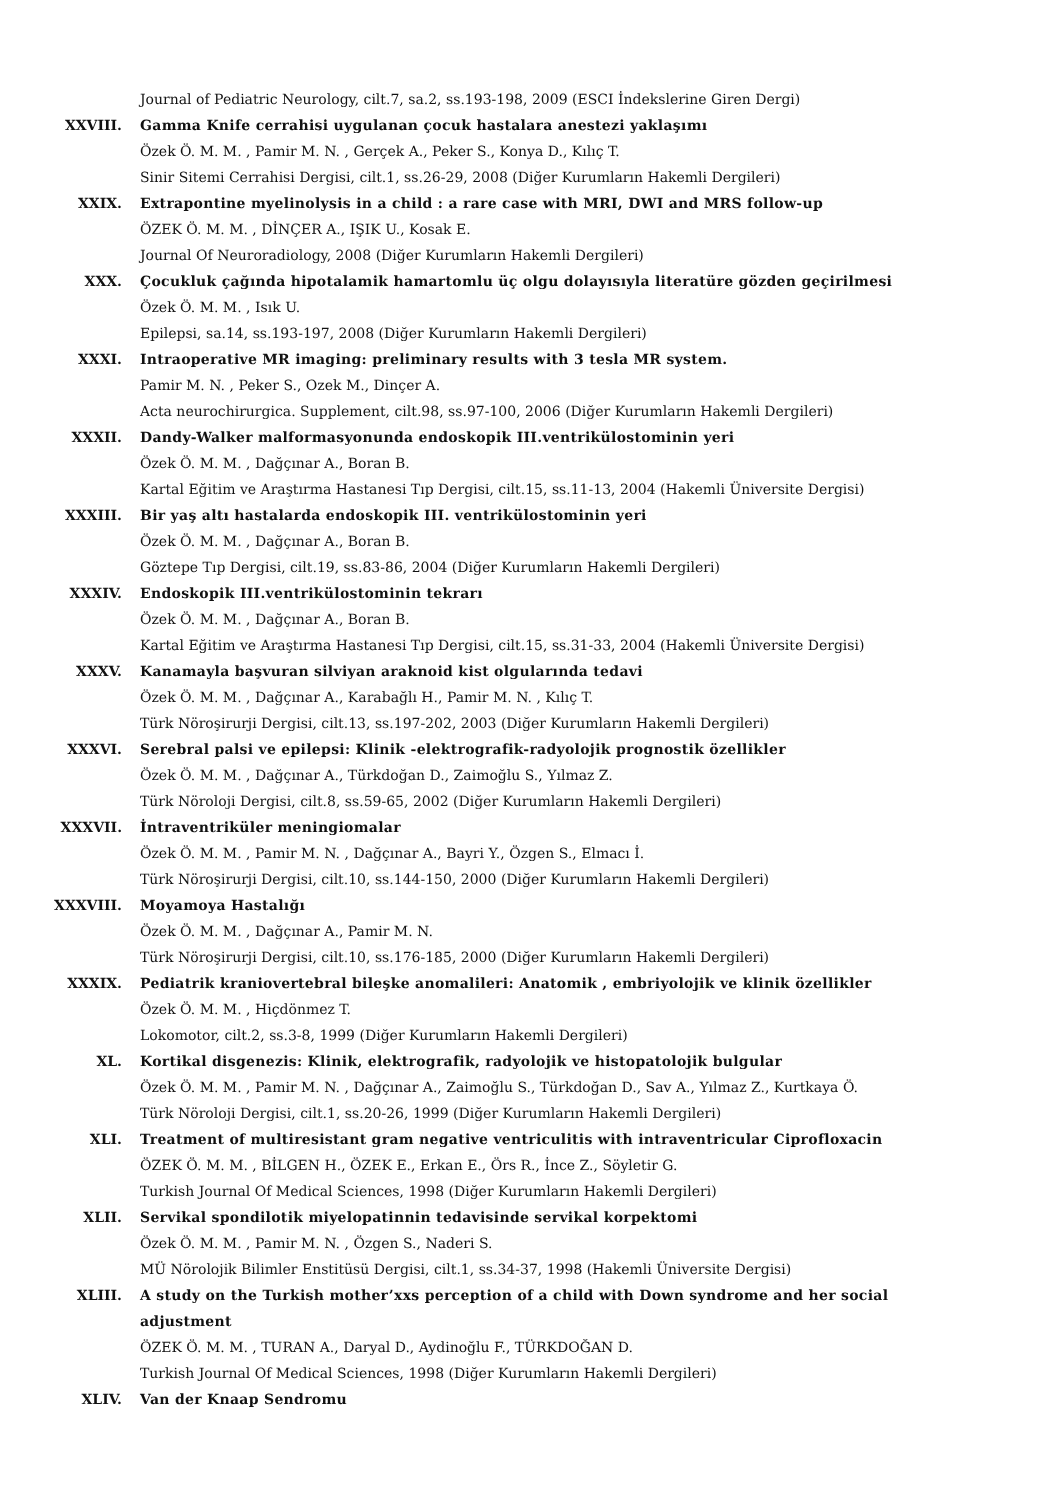Journal of Pediatric Neurology, cilt.7, sa.2, ss.193-198, 2009 (ESCI İndekslerine Giren Dergi)
XXVIII. Gamma Knife cerrahisi uygulanan çocuk hastalara anestezi yaklaşımı
Özek Ö. M. M. , Pamir M. N. , Gerçek A., Peker S., Konya D., Kılıç T.
Sinir Sitemi Cerrahisi Dergisi, cilt.1, ss.26-29, 2008 (Diğer Kurumların Hakemli Dergileri)
XXIX. Extrapontine myelinolysis in a child : a rare case with MRI, DWI and MRS follow-up
ÖZEK Ö. M. M. , DİNÇER A., IŞIK U., Kosak E.
Journal Of Neuroradiology, 2008 (Diğer Kurumların Hakemli Dergileri)
XXX. Çocukluk çağında hipotalamik hamartomlu üç olgu dolayısıyla literatüre gözden geçirilmesi
Özek Ö. M. M. , Isık U.
Epilepsi, sa.14, ss.193-197, 2008 (Diğer Kurumların Hakemli Dergileri)
XXXI. Intraoperative MR imaging: preliminary results with 3 tesla MR system.
Pamir M. N. , Peker S., Ozek M., Dinçer A.
Acta neurochirurgica. Supplement, cilt.98, ss.97-100, 2006 (Diğer Kurumların Hakemli Dergileri)
XXXII. Dandy-Walker malformasyonunda endoskopik III.ventrikülostominin yeri
Özek Ö. M. M. , Dağçınar A., Boran B.
Kartal Eğitim ve Araştırma Hastanesi Tıp Dergisi, cilt.15, ss.11-13, 2004 (Hakemli Üniversite Dergisi)
XXXIII. Bir yaş altı hastalarda endoskopik III. ventrikülostominin yeri
Özek Ö. M. M. , Dağçınar A., Boran B.
Göztepe Tıp Dergisi, cilt.19, ss.83-86, 2004 (Diğer Kurumların Hakemli Dergileri)
XXXIV. Endoskopik III.ventrikülostominin tekrarı
Özek Ö. M. M. , Dağçınar A., Boran B.
Kartal Eğitim ve Araştırma Hastanesi Tıp Dergisi, cilt.15, ss.31-33, 2004 (Hakemli Üniversite Dergisi)
XXXV. Kanamayla başvuran silviyan araknoid kist olgularında tedavi
Özek Ö. M. M. , Dağçınar A., Karabağlı H., Pamir M. N. , Kılıç T.
Türk Nöroşirurji Dergisi, cilt.13, ss.197-202, 2003 (Diğer Kurumların Hakemli Dergileri)
XXXVI. Serebral palsi ve epilepsi: Klinik -elektrografik-radyolojik prognostik özellikler
Özek Ö. M. M. , Dağçınar A., Türkdoğan D., Zaimoğlu S., Yılmaz Z.
Türk Nöroloji Dergisi, cilt.8, ss.59-65, 2002 (Diğer Kurumların Hakemli Dergileri)
XXXVII. İntraventriküler meningiomalar
Özek Ö. M. M. , Pamir M. N. , Dağçınar A., Bayri Y., Özgen S., Elmacı İ.
Türk Nöroşirurji Dergisi, cilt.10, ss.144-150, 2000 (Diğer Kurumların Hakemli Dergileri)
XXXVIII. Moyamoya Hastalığı
Özek Ö. M. M. , Dağçınar A., Pamir M. N.
Türk Nöroşirurji Dergisi, cilt.10, ss.176-185, 2000 (Diğer Kurumların Hakemli Dergileri)
XXXIX. Pediatrik kraniovertebral bileşke anomalileri: Anatomik , embriyolojik ve klinik özellikler
Özek Ö. M. M. , Hiçdönmez T.
Lokomotor, cilt.2, ss.3-8, 1999 (Diğer Kurumların Hakemli Dergileri)
XL. Kortikal disgenezis: Klinik, elektrografik, radyolojik ve histopatolojik bulgular
Özek Ö. M. M. , Pamir M. N. , Dağçınar A., Zaimoğlu S., Türkdoğan D., Sav A., Yılmaz Z., Kurtkaya Ö.
Türk Nöroloji Dergisi, cilt.1, ss.20-26, 1999 (Diğer Kurumların Hakemli Dergileri)
XLI. Treatment of multiresistant gram negative ventriculitis with intraventricular Ciprofloxacin
ÖZEK Ö. M. M. , BİLGEN H., ÖZEK E., Erkan E., Örs R., İnce Z., Söyletir G.
Turkish Journal Of Medical Sciences, 1998 (Diğer Kurumların Hakemli Dergileri)
XLII. Servikal spondilotik miyelopatinnin tedavisinde servikal korpektomi
Özek Ö. M. M. , Pamir M. N. , Özgen S., Naderi S.
MÜ Nörolojik Bilimler Enstitüsü Dergisi, cilt.1, ss.34-37, 1998 (Hakemli Üniversite Dergisi)
XLIII. A study on the Turkish mother’xxs perception of a child with Down syndrome and her social adjustment
ÖZEK Ö. M. M. , TURAN A., Daryal D., Aydinoğlu F., TÜRKDOĞAN D.
Turkish Journal Of Medical Sciences, 1998 (Diğer Kurumların Hakemli Dergileri)
XLIV. Van der Knaap Sendromu